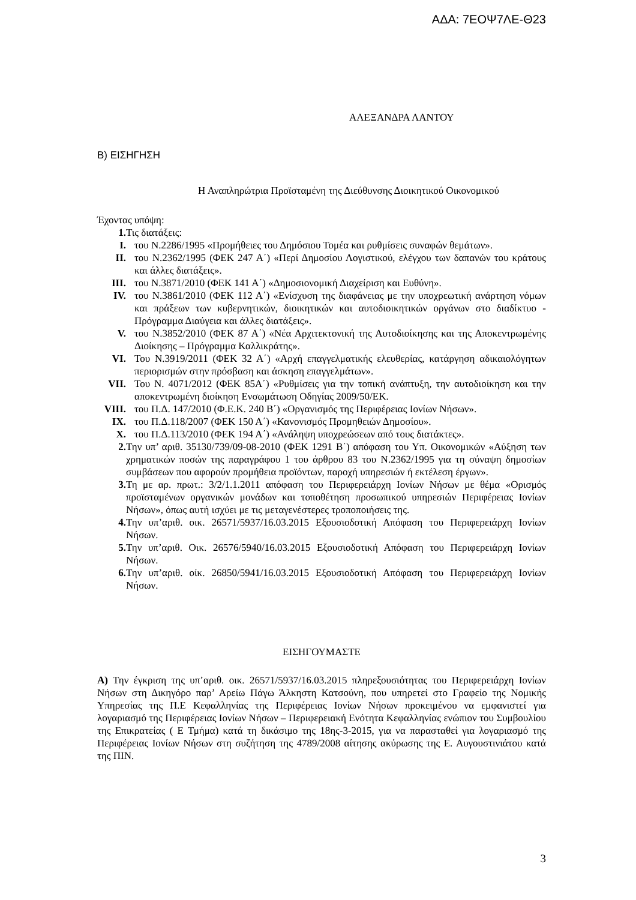ΑΔΑ: 7ΕΟΨ7ΛΕ-Θ23
ΑΛΕΞΑΝΔΡΑ ΛΑΝΤΟΥ
Β) ΕΙΣΗΓΗΣΗ
Η Αναπληρώτρια Προϊσταμένη της Διεύθυνσης Διοικητικού Οικονομικού
Έχοντας υπόψη:
1. Τις διατάξεις:
I. του Ν.2286/1995 «Προμήθειες του Δημόσιου Τομέα και ρυθμίσεις συναφών θεμάτων».
II. του Ν.2362/1995 (ΦΕΚ 247 Α΄) «Περί Δημοσίου Λογιστικού, ελέγχου των δαπανών του κράτους και άλλες διατάξεις».
III. του Ν.3871/2010 (ΦΕΚ 141 Α΄) «Δημοσιονομική Διαχείριση και Ευθύνη».
IV. του Ν.3861/2010 (ΦΕΚ 112 Α΄) «Ενίσχυση της διαφάνειας με την υποχρεωτική ανάρτηση νόμων και πράξεων των κυβερνητικών, διοικητικών και αυτοδιοικητικών οργάνων στο διαδίκτυο - Πρόγραμμα Διαύγεια και άλλες διατάξεις».
V. του Ν.3852/2010 (ΦΕΚ 87 Α΄) «Νέα Αρχιτεκτονική της Αυτοδιοίκησης και της Αποκεντρωμένης Διοίκησης – Πρόγραμμα Καλλικράτης».
VI. Του Ν.3919/2011 (ΦΕΚ 32 Α΄) «Αρχή επαγγελματικής ελευθερίας, κατάργηση αδικαιολόγητων περιορισμών στην πρόσβαση και άσκηση επαγγελμάτων».
VII. Του Ν. 4071/2012 (ΦΕΚ 85Α΄) «Ρυθμίσεις για την τοπική ανάπτυξη, την αυτοδιοίκηση και την αποκεντρωμένη διοίκηση Ενσωμάτωση Οδηγίας 2009/50/ΕΚ.
VIII. του Π.Δ. 147/2010 (Φ.Ε.Κ. 240 Β΄) «Οργανισμός της Περιφέρειας Ιονίων Νήσων».
IX. του Π.Δ.118/2007 (ΦΕΚ 150 Α΄) «Κανονισμός Προμηθειών Δημοσίου».
X. του Π.Δ.113/2010 (ΦΕΚ 194 Α΄) «Ανάληψη υποχρεώσεων από τους διατάκτες».
2. Την υπ’ αριθ. 35130/739/09-08-2010 (ΦΕΚ 1291 Β΄) απόφαση του Υπ. Οικονομικών «Αύξηση των χρηματικών ποσών της παραγράφου 1 του άρθρου 83 του Ν.2362/1995 για τη σύναψη δημοσίων συμβάσεων που αφορούν προμήθεια προϊόντων, παροχή υπηρεσιών ή εκτέλεση έργων».
3. Τη με αρ. πρωτ.: 3/2/1.1.2011 απόφαση του Περιφερειάρχη Ιονίων Νήσων με θέμα «Ορισμός προϊσταμένων οργανικών μονάδων και τοποθέτηση προσωπικού υπηρεσιών Περιφέρειας Ιονίων Νήσων», όπως αυτή ισχύει με τις μεταγενέστερες τροποποιήσεις της.
4. Την υπ’αριθ. οικ. 26571/5937/16.03.2015 Εξουσιοδοτική Απόφαση του Περιφερειάρχη Ιονίων Νήσων.
5. Την υπ’αριθ. Οικ. 26576/5940/16.03.2015 Εξουσιοδοτική Απόφαση του Περιφερειάρχη Ιονίων Νήσων.
6. Την υπ’αριθ. οίκ. 26850/5941/16.03.2015 Εξουσιοδοτική Απόφαση του Περιφερειάρχη Ιονίων Νήσων.
ΕΙΣΗΓΟΥΜΑΣΤΕ
Α) Την έγκριση της υπ’αριθ. οικ. 26571/5937/16.03.2015 πληρεξουσιότητας του Περιφερειάρχη Ιονίων Νήσων στη Δικηγόρο παρ’ Αρείω Πάγω Άλκηστη Κατσούνη, που υπηρετεί στο Γραφείο της Νομικής Υπηρεσίας της Π.Ε Κεφαλληνίας της Περιφέρειας Ιονίων Νήσων προκειμένου να εμφανιστεί για λογαριασμό της Περιφέρειας Ιονίων Νήσων – Περιφερειακή Ενότητα Κεφαλληνίας ενώπιον του Συμβουλίου της Επικρατείας ( Ε Τμήμα) κατά τη δικάσιμο της 18ης-3-2015, για να παρασταθεί για λογαριασμό της Περιφέρειας Ιονίων Νήσων στη συζήτηση της 4789/2008 αίτησης ακύρωσης της Ε. Αυγουστινιάτου κατά της ΠΙΝ.
3